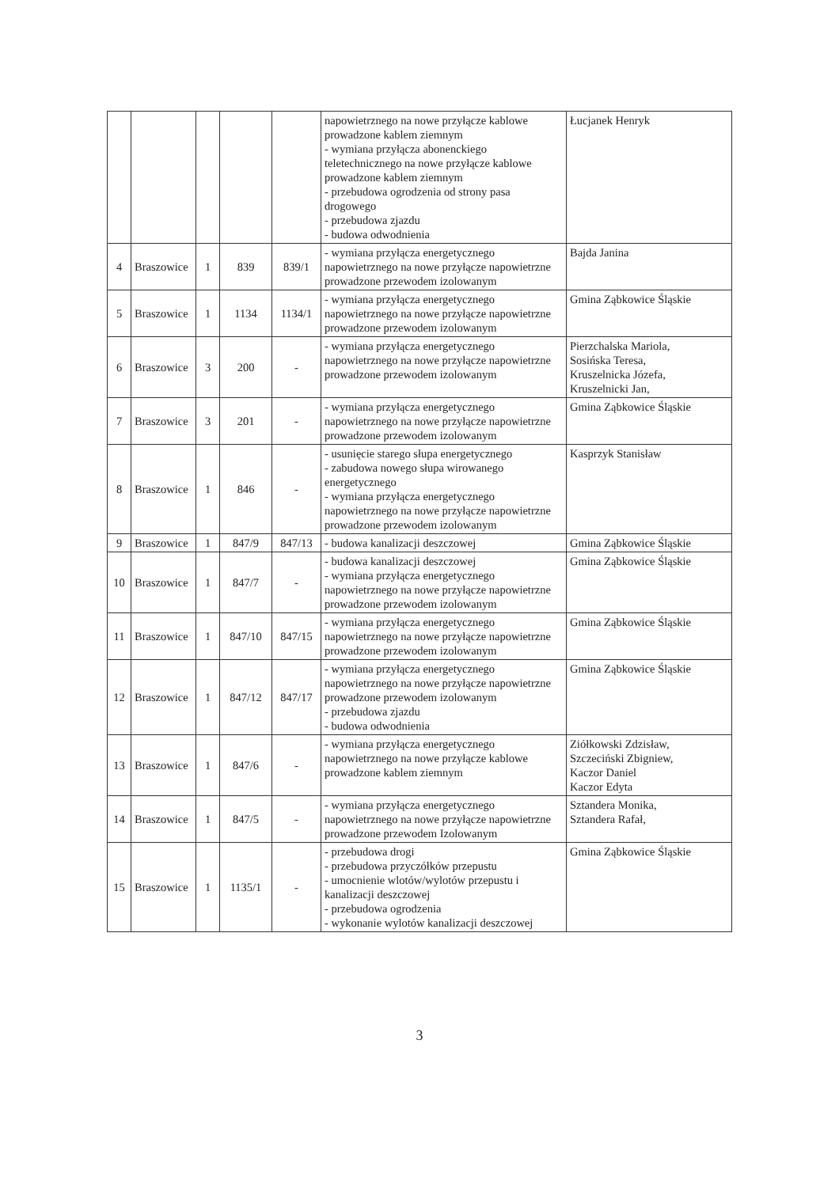| | | | | | napowietrznego na nowe przyłącze kablowe prowadzone kablem ziemnym - wymiana przyłącza abonenckiego teletechnicznego na nowe przyłącze kablowe prowadzone kablem ziemnym - przebudowa ogrodzenia od strony pasa drogowego - przebudowa zjazdu - budowa odwodnienia | Łucjanek Henryk |
| 4 | Braszowice | 1 | 839 | 839/1 | - wymiana przyłącza energetycznego napowietrznego na nowe przyłącze napowietrzne prowadzone przewodem izolowanym | Bajda Janina |
| 5 | Braszowice | 1 | 1134 | 1134/1 | - wymiana przyłącza energetycznego napowietrznego na nowe przyłącze napowietrzne prowadzone przewodem izolowanym | Gmina Ząbkowice Śląskie |
| 6 | Braszowice | 3 | 200 | - | - wymiana przyłącza energetycznego napowietrznego na nowe przyłącze napowietrzne prowadzone przewodem izolowanym | Pierzchalska Mariola, Sosińska Teresa, Kruszelnicka Józefa, Kruszelnicki Jan, |
| 7 | Braszowice | 3 | 201 | - | - wymiana przyłącza energetycznego napowietrznego na nowe przyłącze napowietrzne prowadzone przewodem izolowanym | Gmina Ząbkowice Śląskie |
| 8 | Braszowice | 1 | 846 | - | - usunięcie starego słupa energetycznego - zabudowa nowego słupa wirowanego energetycznego - wymiana przyłącza energetycznego napowietrznego na nowe przyłącze napowietrzne prowadzone przewodem izolowanym | Kasprzyk Stanisław |
| 9 | Braszowice | 1 | 847/9 | 847/13 | - budowa kanalizacji deszczowej | Gmina Ząbkowice Śląskie |
| 10 | Braszowice | 1 | 847/7 | - | - budowa kanalizacji deszczowej - wymiana przyłącza energetycznego napowietrznego na nowe przyłącze napowietrzne prowadzone przewodem izolowanym | Gmina Ząbkowice Śląskie |
| 11 | Braszowice | 1 | 847/10 | 847/15 | - wymiana przyłącza energetycznego napowietrznego na nowe przyłącze napowietrzne prowadzone przewodem izolowanym | Gmina Ząbkowice Śląskie |
| 12 | Braszowice | 1 | 847/12 | 847/17 | - wymiana przyłącza energetycznego napowietrznego na nowe przyłącze napowietrzne prowadzone przewodem izolowanym - przebudowa zjazdu - budowa odwodnienia | Gmina Ząbkowice Śląskie |
| 13 | Braszowice | 1 | 847/6 | - | - wymiana przyłącza energetycznego napowietrznego na nowe przyłącze kablowe prowadzone kablem ziemnym | Ziółkowski Zdzisław, Szczeciński Zbigniew, Kaczor Daniel Kaczor Edyta |
| 14 | Braszowice | 1 | 847/5 | - | - wymiana przyłącza energetycznego napowietrznego na nowe przyłącze napowietrzne prowadzone przewodem Izolowanym | Sztandera Monika, Sztandera Rafał, |
| 15 | Braszowice | 1 | 1135/1 | - | - przebudowa drogi - przebudowa przyczółków przepustu - umocnienie wlotów/wylotów przepustu i kanalizacji deszczowej - przebudowa ogrodzenia - wykonanie wylotów kanalizacji deszczowej | Gmina Ząbkowice Śląskie |
3